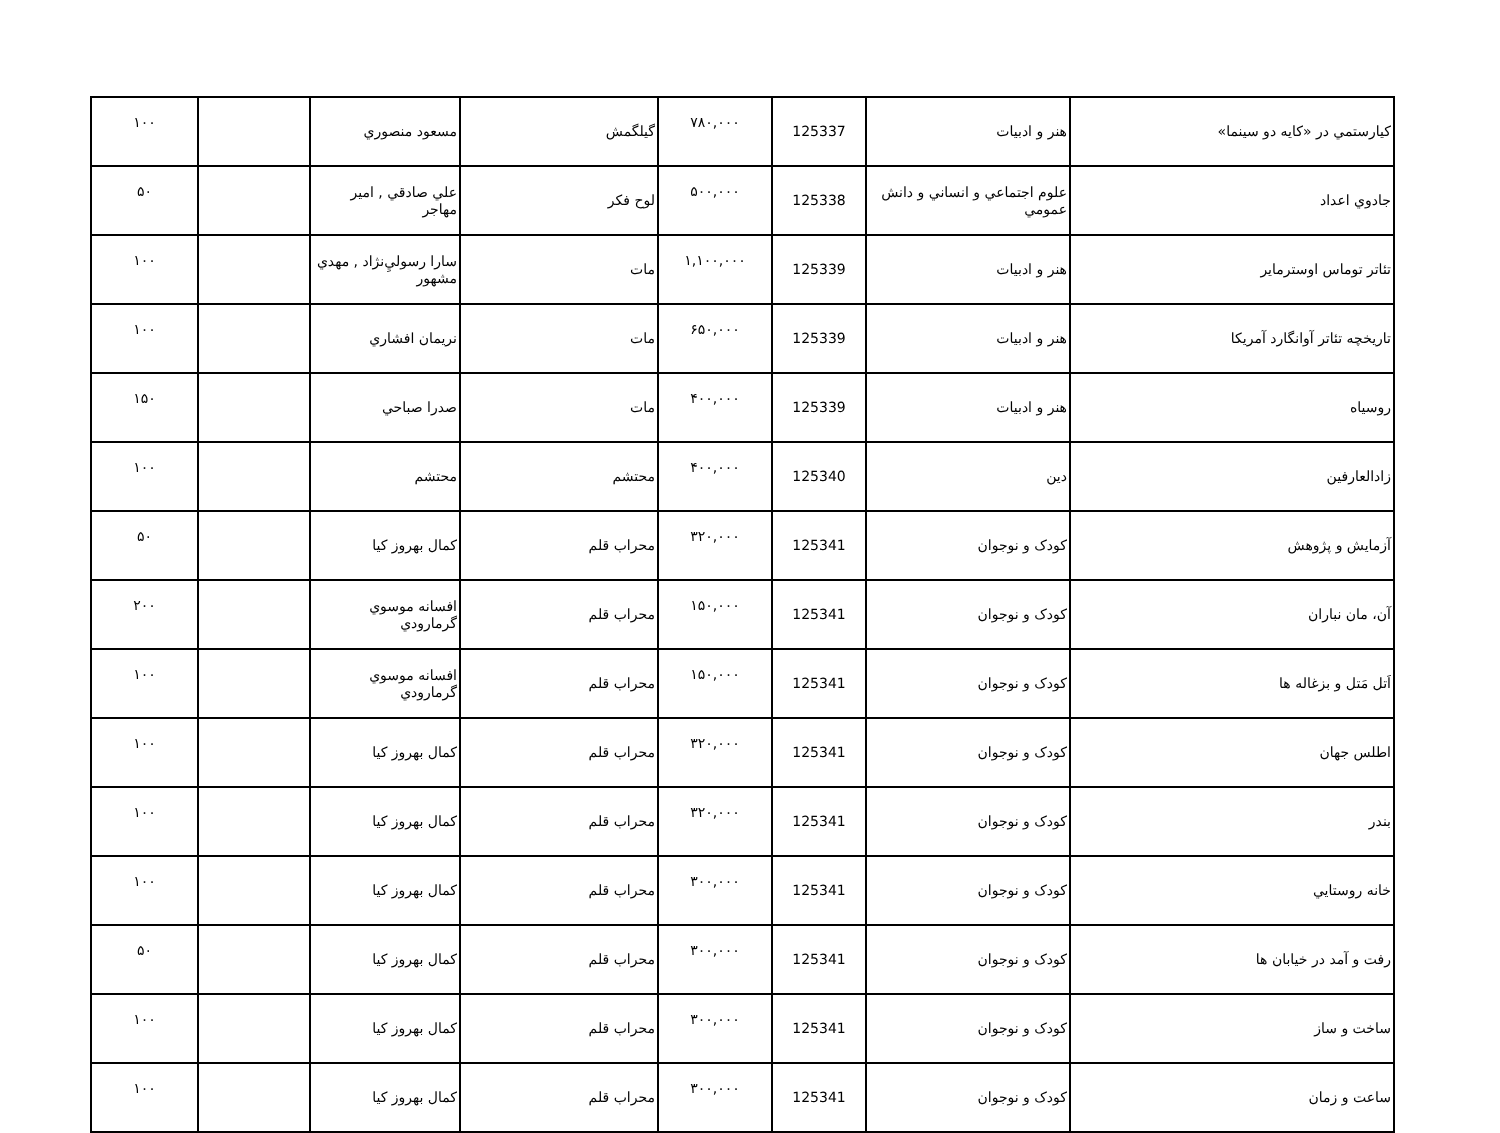| كيارستمي در «كايه دو سينما» | هنر و ادبيات | 125337 | ۷۸۰,۰۰۰ | گيلگمش | مسعود منصوري | | ۱۰۰ |
| جادوي اعداد | علوم اجتماعي و انساني و دانش عمومي | 125338 | ۵۰۰,۰۰۰ | لوح فكر | علي صادقي , امير مهاجر | | ۵۰ |
| تئاتر توماس اوسترماير | هنر و ادبيات | 125339 | ۱,۱۰۰,۰۰۰ | مات | سارا رسوليِ‌نژاد , مهدي مشهور | | ۱۰۰ |
| تاريخچه تئاتر آوانگارد آمريكا | هنر و ادبيات | 125339 | ۶۵۰,۰۰۰ | مات | نريمان افشاري | | ۱۰۰ |
| روسياه | هنر و ادبيات | 125339 | ۴۰۰,۰۰۰ | مات | صدرا صباحي | | ۱۵۰ |
| زادالعارفين | دين | 125340 | ۴۰۰,۰۰۰ | محتشم | محتشم | | ۱۰۰ |
| آزمايش و پژوهش | كودک و نوجوان | 125341 | ۳۲۰,۰۰۰ | محراب قلم | كمال بهروز كيا | | ۵۰ |
| آن، مان نباران | كودک و نوجوان | 125341 | ۱۵۰,۰۰۰ | محراب قلم | افسانه موسوي گرمارودي | | ۲۰۰ |
| اَتل مَتل و بزغاله ها | كودک و نوجوان | 125341 | ۱۵۰,۰۰۰ | محراب قلم | افسانه موسوي گرمارودي | | ۱۰۰ |
| اطلس جهان | كودک و نوجوان | 125341 | ۳۲۰,۰۰۰ | محراب قلم | كمال بهروز كيا | | ۱۰۰ |
| بندر | كودک و نوجوان | 125341 | ۳۲۰,۰۰۰ | محراب قلم | كمال بهروز كيا | | ۱۰۰ |
| خانه روستايي | كودک و نوجوان | 125341 | ۳۰۰,۰۰۰ | محراب قلم | كمال بهروز كيا | | ۱۰۰ |
| رفت و آمد در خيابان ها | كودک و نوجوان | 125341 | ۳۰۰,۰۰۰ | محراب قلم | كمال بهروز كيا | | ۵۰ |
| ساخت و ساز | كودک و نوجوان | 125341 | ۳۰۰,۰۰۰ | محراب قلم | كمال بهروز كيا | | ۱۰۰ |
| ساعت و زمان | كودک و نوجوان | 125341 | ۳۰۰,۰۰۰ | محراب قلم | كمال بهروز كيا | | ۱۰۰ |